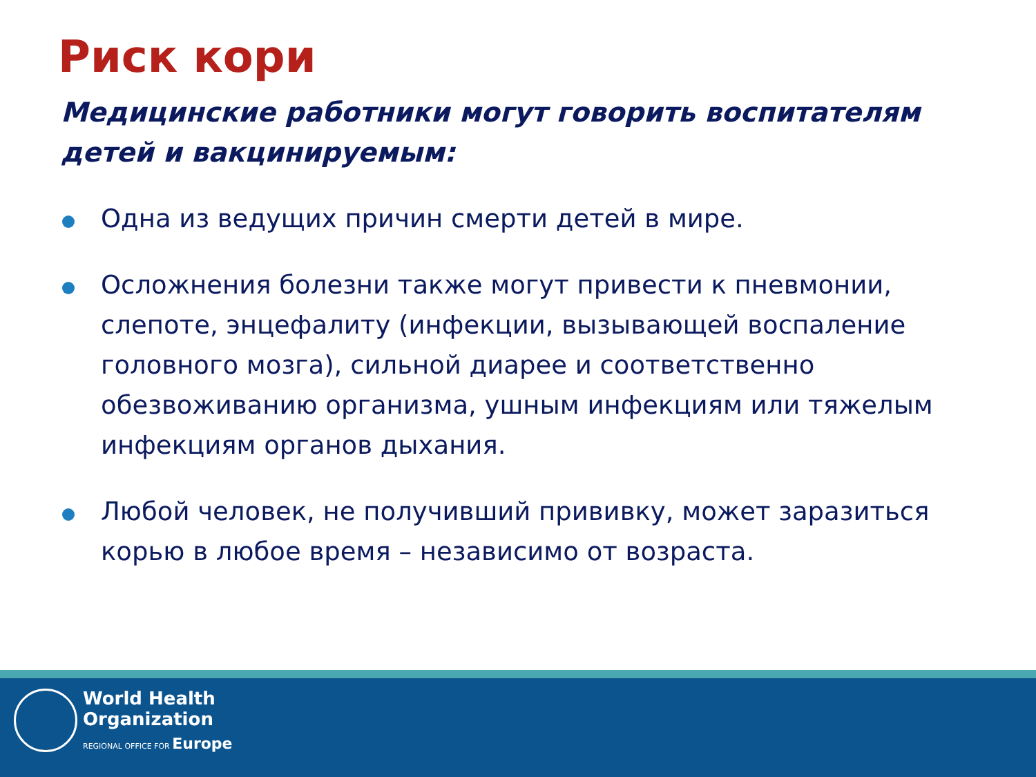Риск кори
Медицинские работники могут говорить воспитателям детей и вакцинируемым:
Одна из ведущих причин смерти детей в мире.
Осложнения болезни также могут привести к пневмонии, слепоте, энцефалиту (инфекции, вызывающей воспаление головного мозга), сильной диарее и соответственно обезвоживанию организма, ушным инфекциям или тяжелым инфекциям органов дыхания.
Любой человек, не получивший прививку, может заразиться корью в любое время – независимо от возраста.
World Health
Organization
REGIONAL OFFICE FOR Europe